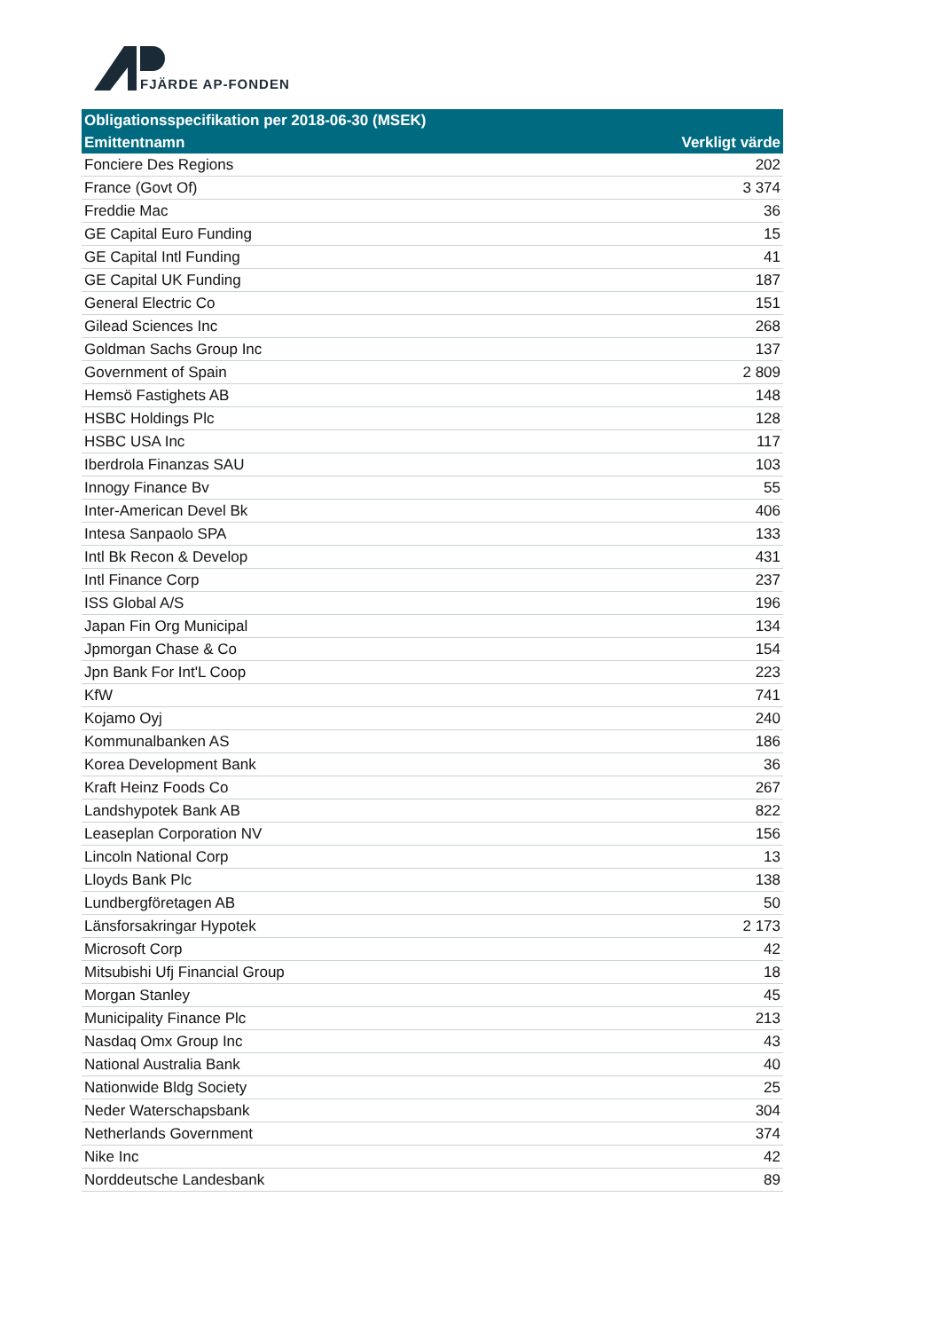FJÄRDE AP-FONDEN
| Obligationsspecifikation per 2018-06-30 (MSEK) | |
| --- | --- |
| Emittentnamn | Verkligt värde |
| Fonciere Des Regions | 202 |
| France (Govt Of) | 3 374 |
| Freddie Mac | 36 |
| GE Capital Euro Funding | 15 |
| GE Capital Intl Funding | 41 |
| GE Capital UK Funding | 187 |
| General Electric Co | 151 |
| Gilead Sciences Inc | 268 |
| Goldman Sachs Group Inc | 137 |
| Government of Spain | 2 809 |
| Hemsö Fastighets AB | 148 |
| HSBC Holdings Plc | 128 |
| HSBC USA Inc | 117 |
| Iberdrola Finanzas SAU | 103 |
| Innogy Finance Bv | 55 |
| Inter-American Devel Bk | 406 |
| Intesa Sanpaolo SPA | 133 |
| Intl Bk Recon & Develop | 431 |
| Intl Finance Corp | 237 |
| ISS Global A/S | 196 |
| Japan Fin Org Municipal | 134 |
| Jpmorgan Chase & Co | 154 |
| Jpn Bank For Int'L Coop | 223 |
| KfW | 741 |
| Kojamo Oyj | 240 |
| Kommunalbanken AS | 186 |
| Korea Development Bank | 36 |
| Kraft Heinz Foods Co | 267 |
| Landshypotek Bank AB | 822 |
| Leaseplan Corporation NV | 156 |
| Lincoln National Corp | 13 |
| Lloyds Bank Plc | 138 |
| Lundbergföretagen AB | 50 |
| Länsforsakringar Hypotek | 2 173 |
| Microsoft Corp | 42 |
| Mitsubishi Ufj Financial Group | 18 |
| Morgan Stanley | 45 |
| Municipality Finance Plc | 213 |
| Nasdaq Omx Group Inc | 43 |
| National Australia Bank | 40 |
| Nationwide Bldg Society | 25 |
| Neder Waterschapsbank | 304 |
| Netherlands Government | 374 |
| Nike Inc | 42 |
| Norddeutsche Landesbank | 89 |